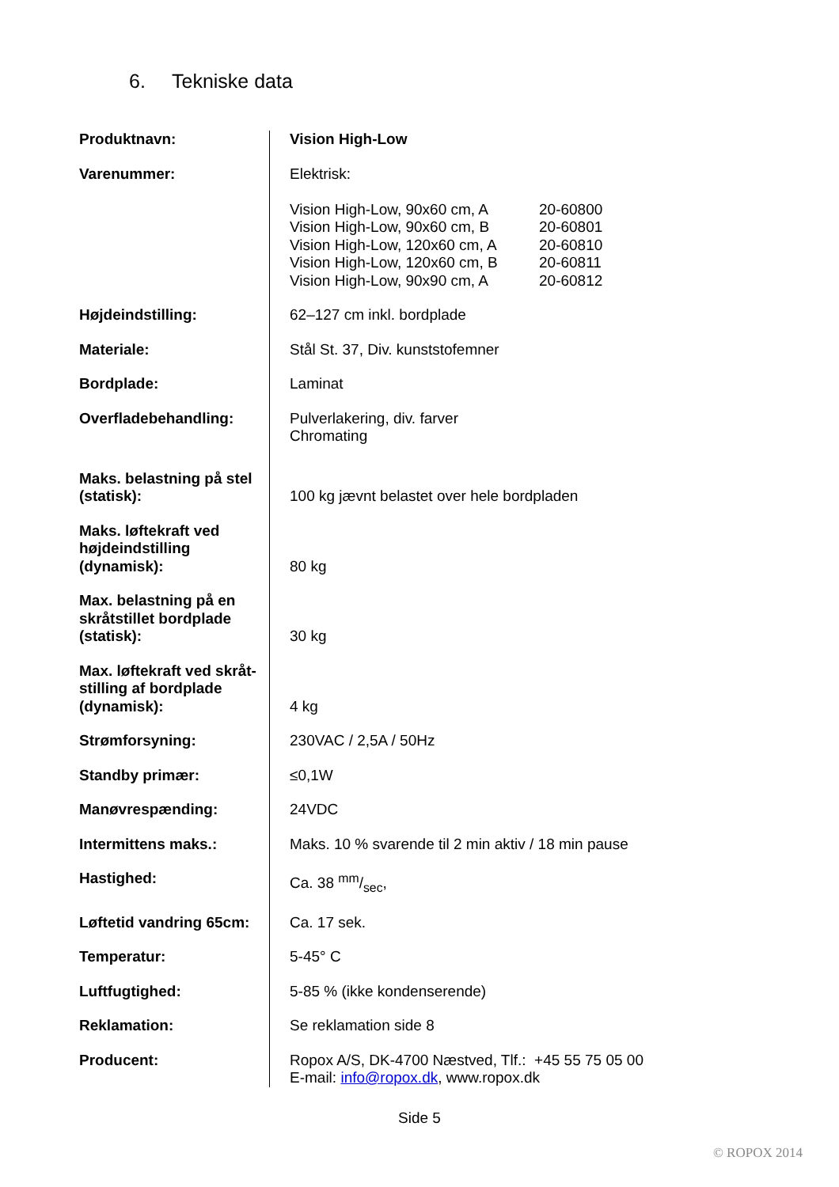6. Tekniske data
| Produktnavn: | Vision High-Low |
| Varenummer: | Elektrisk: / Vision High-Low, 90x60 cm, A / 20-60800 / / Vision High-Low, 90x60 cm, B / 20-60801 / / Vision High-Low, 120x60 cm, A / 20-60810 / / Vision High-Low, 120x60 cm, B / 20-60811 / / Vision High-Low, 90x90 cm, A / 20-60812 / |
| Højdeindstilling: | 62–127 cm inkl. bordplade |
| Materiale: | Stål St. 37, Div. kunststofemner |
| Bordplade: | Laminat |
| Overfladebehandling: | Pulverlakering, div. farver Chromating |
| Maks. belastning på stel (statisk): | 100 kg jævnt belastet over hele bordpladen |
| Maks. løftekraft ved højdeindstilling (dynamisk): | 80 kg |
| Max. belastning på en skråtstillet bordplade (statisk): | 30 kg |
| Max. løftekraft ved skråt-stilling af bordplade (dynamisk): | 4 kg |
| Strømforsyning: | 230VAC / 2,5A / 50Hz |
| Standby primær: | ≤0,1W |
| Manøvrespænding: | 24VDC |
| Intermittens maks.: | Maks. 10 % svarende til 2 min aktiv / 18 min pause |
| Hastighed: | Ca. 38 mm/sec, |
| Løftetid vandring 65cm: | Ca. 17 sek. |
| Temperatur: | 5-45° C |
| Luftfugtighed: | 5-85 % (ikke kondenserende) |
| Reklamation: | Se reklamation side 8 |
| Producent: | Ropox A/S, DK-4700 Næstved, Tlf.: +45 55 75 05 00 E-mail: info@ropox.dk , www.ropox.dk |
Side 5
© ROPOX 2014